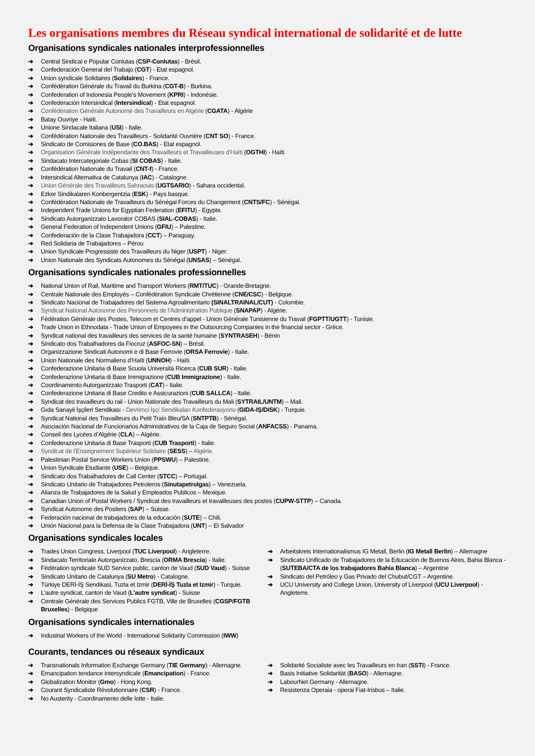Les organisations membres du Réseau syndical international de solidarité et de lutte
Organisations syndicales nationales interprofessionnelles
➔ Central Sindical e Popular Conlutas (CSP-Conlutas) - Brésil.
➔ Confederación General del Trabajo (CGT) - Etat espagnol.
➔ Union syndicale Solidaires (Solidaires) - France.
➔ Confédération Générale du Travail du Burkina (CGT-B) - Burkina.
➔ Confederation of Indonesia People's Movement (KPRI) - Indonésie.
➔ Confederación Intersindical (Intersindical) - Etat espagnol.
➔ Confédération Générale Autonome des Travailleurs en Algérie (CGATA) - Algérie
➔ Batay Ouvriye - Haïti.
➔ Unione Sindacale Italiana (USI) - Italie.
➔ Confédération Nationale des Travailleurs - Solidarité Ouvrière (CNT SO) - France.
➔ Sindicato de Comisiones de Base (CO.BAS) - Etat espagnol.
➔ Organisation Générale Indépendante des Travailleurs et Travailleuses d'Haïti (OGTHI) - Haïti.
➔ Sindacato Intercategoriale Cobas (SI COBAS) - Italie.
➔ Confédération Nationale du Travail (CNT-f) - France.
➔ Intersindical Alternativa de Catalunya (IAC) - Catalogne.
➔ Union Générale des Travailleurs Sahraouis (UGTSARIO) - Sahara occidental.
➔ Ezker Sindikalaren Konbergentzia (ESK) - Pays basque.
➔ Confédération Nationale de Travailleurs du Sénégal Forces du Changement (CNTS/FC) - Sénégal.
➔ Independent Trade Unions for Egyptian Federation (EFITU) - Egypte.
➔ Sindicato Autorganizzato Lavorator COBAS (SIAL-COBAS) - Italie.
➔ General Federation of Independent Unions (GFIU) – Palestine.
➔ Confederación de la Clase Trabajadora (CCT) – Paraguay.
➔ Red Solidaria de Trabajadores – Pérou
➔ Union Syndicale Progressiste des Travailleurs du Niger (USPT) - Niger.
➔ Union Nationale des Syndicats Autonomes du Sénégal (UNSAS) – Sénégal.
Organisations syndicales nationales professionnelles
➔ National Union of Rail, Maritime and Transport Workers (RMT/TUC) - Grande-Bretagne.
➔ Centrale Nationale des Employés – Confédération Syndicale Chrétienne (CNE/CSC) - Belgique.
➔ Sindicato Nacional de Trabajadores del Sistema Agroalimentario (SINALTRAINAL/CUT) - Colombie.
➔ Syndicat National Autonome des Personnels de l'Administration Publique (SNAPAP) - Algérie.
➔ Fédération Générale des Postes, Telecom et Centres d’appel - Union Générale Tunisienne du Travail (FGPTT/UGTT) - Tunisie.
➔ Trade Union in Ethnodata - Trade Union of Empoyees in the Outsourcing Companies in the financial sector - Grèce.
➔ Syndicat national des travailleurs des services de la santé humaine (SYNTRASEH) - Bénin
➔ Sindicato dos Trabalhadores da Fiocruz (ASFOC-SN) – Brésil.
➔ Organizzazione Sindicati Autonomi e di Base Ferrovie (ORSA Ferrovie) - Italie.
➔ Union Nationale des Normaliens d’Haïti (UNNOH) - Haïti.
➔ Confederazione Unitaria di Base Scuola Università Ricerca (CUB SUR) - Italie.
➔ Confederazione Unitaria di Base Immigrazione (CUB Immigrazione) - Italie.
➔ Coordinamento Autorganizzato Trasporti (CAT) - Italie.
➔ Confederazione Unitaria di Base Credito e Assicurazioni (CUB SALLCA) - Italie.
➔ Syndicat des travailleurs du rail - Union Nationale des Travailleurs du Mali (SYTRAIL/UNTM) – Mali.
➔ Gıda Sanayii İşçileri Sendikası - Devrimci İşçi Sendikaları Konfederasyonu (GIDA-IŞ/DISK) - Turquie.
➔ Syndicat National des Travailleurs du Petit Train Bleu/SA (SNTPTB) - Sénégal.
➔ Asociación Nacional de Funcionarios Administrativos de la Caja de Seguro Social (ANFACSS) - Panama.
➔ Conseil des Lycées d’Algérie (CLA) – Algérie.
➔ Confederazione Unitaria di Base Trasporti (CUB Trasporti) - Italie.
➔ Syndicat de l'Enseignement Supérieur Solidaire (SESS) – Algérie.
➔ Palestinian Postal Service Workers Union (PPSWU) – Palestine.
➔ Union Syndicale Etudiante (USE) – Belgique.
➔ Sindicato dos Trabalhadores de Call Center (STCC) – Portugal.
➔ Sindicato Unitario de Trabajadores Petroleros (Sinutapetrolgas) – Venezuela.
➔ Alianza de Trabajadores de la Salud y Empleados Publicos – Mexique.
➔ Canadian Union of Postal Workers / Syndicat des travailleurs et travailleuses des postes (CUPW-STTP) – Canada.
➔ Syndicat Autonome des Postiers (SAP) – Suisse.
➔ Federación nacional de trabajadores de la educación (SUTE) – Chili.
➔ Unión Nacional para la Defensa de la Clase Trabajadora (UNT) – El Salvador
Organisations syndicales locales
➔ Trades Union Congress, Liverpool (TUC Liverpool) - Angleterre.
➔ Sindacato Territoriale Autorganizzato, Brescia (ORMA Brescia) - Italie.
➔ Fédération syndicale SUD Service public, canton de Vaud (SUD Vaud) - Suisse
➔ Sindicato Unitario de Catalunya (SU Metro) - Catalogne.
➔ Türkiye DERİ-İŞ Sendikasi, Tuzla et Izmir (DERİ-İŞ Tuzla et Izmir) - Turquie.
➔ L’autre syndicat, canton de Vaud (L’autre syndicat) - Suisse
➔ Centrale Générale des Services Publics FGTB, Ville de Bruxelles (CGSP/FGTB Bruxelles) - Belgique
➔ Arbeitskreis Internationalismus IG Metall, Berlin (IG Metall Berlin) – Allemagne
➔ Sindicato Unificado de Trabajadores de la Educación de Buenos Aires, Bahia Blanca -(SUTEBA/CTA de los trabajadores Bahia Blanca) – Argentine
➔ Sindicato del Petróleo y Gas Privado del Chubut/CGT – Argentine.
➔ UCU University and College Union, University of Liverpool (UCU Liverpool) - Angleterre.
Organisations syndicales internationales
➔ Industrial Workers of the World - International Solidarity Commission (IWW)
Courants, tendances ou réseaux syndicaux
➔ Transnationals Information Exchange Germany (TIE Germany) - Allemagne.
➔ Emancipation tendance intersyndicale (Emancipation) - France.
➔ Globalization Monitor (Gmo) - Hong Kong.
➔ Courant Syndicaliste Révolutionnaire (CSR) - France.
➔ No Austerity - Coordinamento delle lotte - Italie.
➔ Solidarité Socialiste avec les Travailleurs en Iran (SSTI) - France.
➔ Basis Initiative Solidarität (BASO) - Allemagne.
➔ LabourNet Germany - Allemagne.
➔ Resistenza Operaia - operai Fiat-Irisbus – Italie.